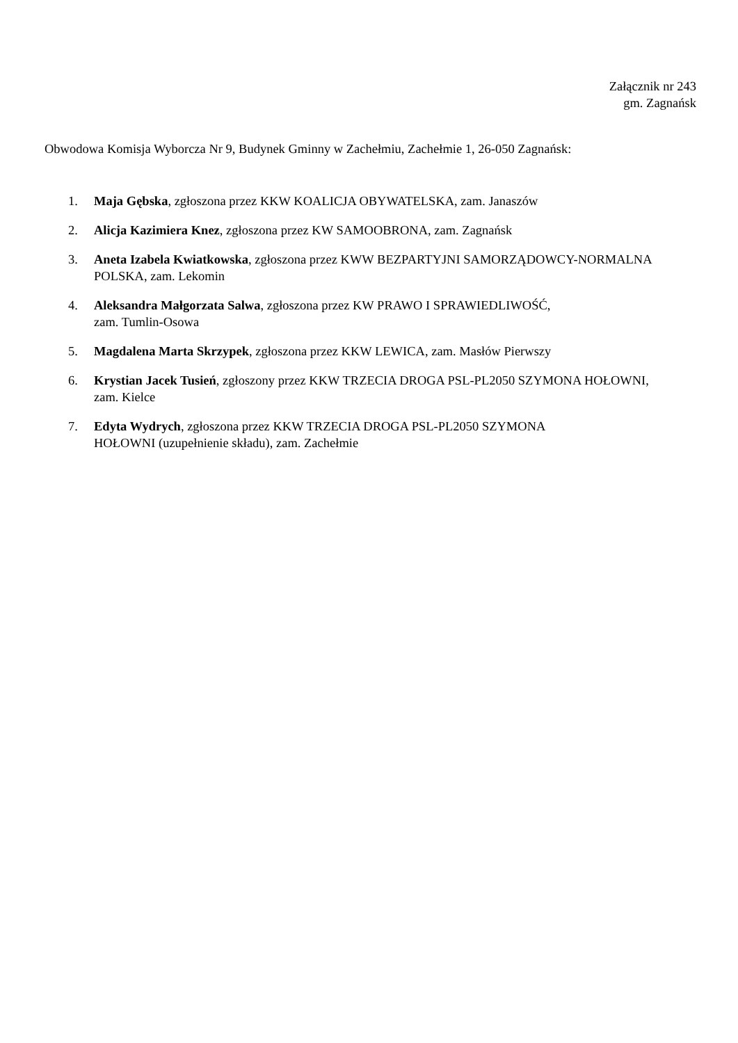Załącznik nr 243
gm. Zagnańsk
Obwodowa Komisja Wyborcza Nr 9, Budynek Gminny w Zachełmiu, Zachełmie 1, 26-050 Zagnańsk:
1. Maja Gębska, zgłoszona przez KKW KOALICJA OBYWATELSKA, zam. Janaszów
2. Alicja Kazimiera Knez, zgłoszona przez KW SAMOOBRONA, zam. Zagnańsk
3. Aneta Izabela Kwiatkowska, zgłoszona przez KWW BEZPARTYJNI SAMORZĄDOWCY-NORMALNA POLSKA, zam. Lekomin
4. Aleksandra Małgorzata Salwa, zgłoszona przez KW PRAWO I SPRAWIEDLIWOŚĆ,
zam. Tumlin-Osowa
5. Magdalena Marta Skrzypek, zgłoszona przez KKW LEWICA, zam. Masłów Pierwszy
6. Krystian Jacek Tusień, zgłoszony przez KKW TRZECIA DROGA PSL-PL2050 SZYMONA HOŁOWNI, zam. Kielce
7. Edyta Wydrych, zgłoszona przez KKW TRZECIA DROGA PSL-PL2050 SZYMONA
HOŁOWNI (uzupełnienie składu), zam. Zachełmie